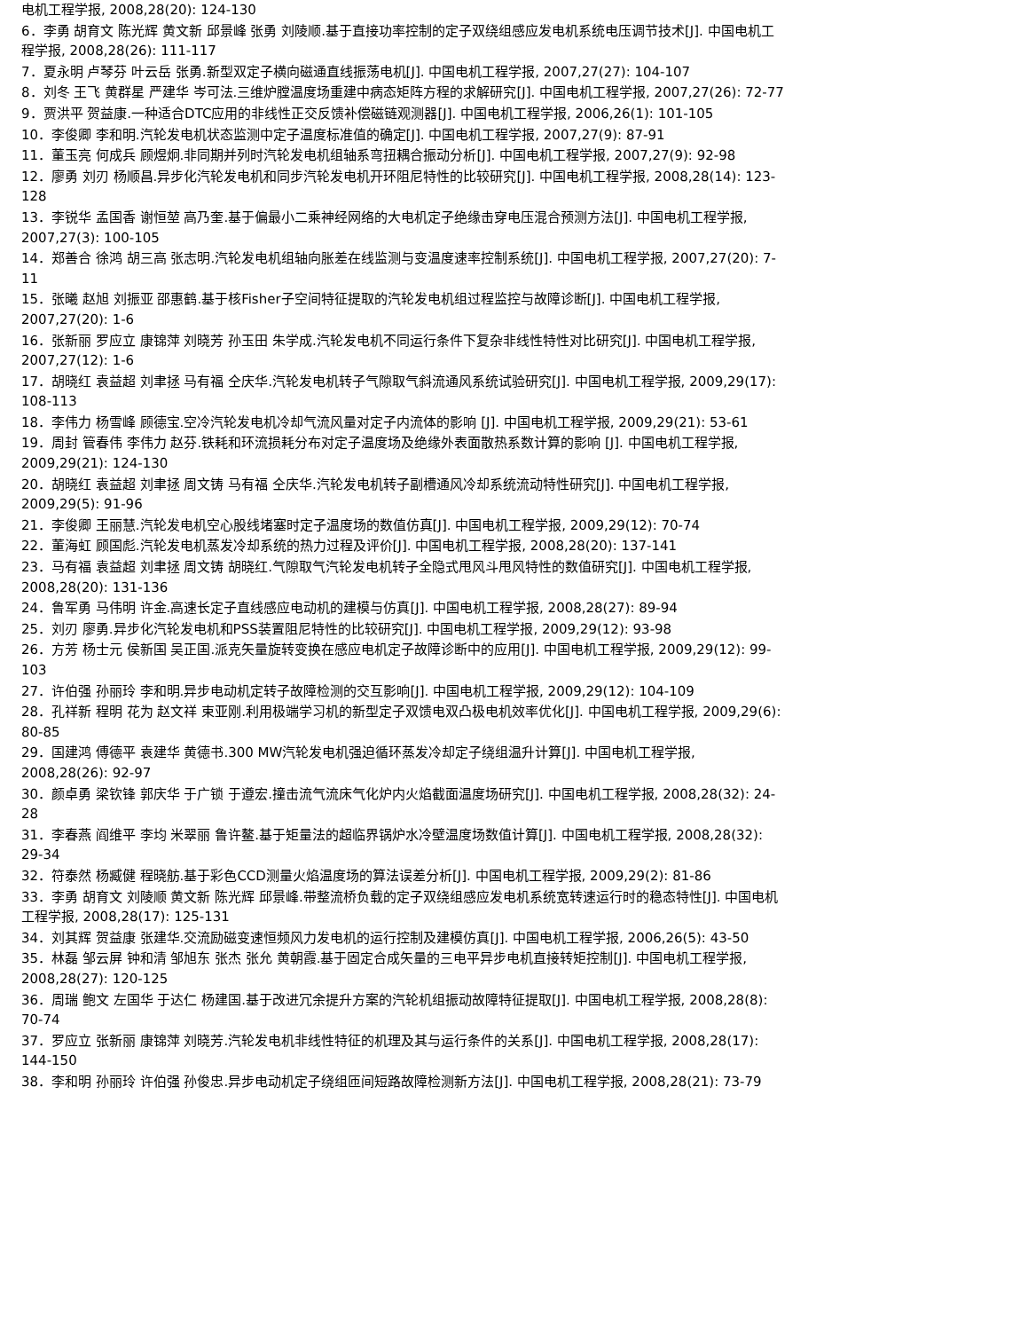电机工程学报, 2008,28(20): 124-130
6．李勇 胡育文 陈光辉 黄文新 邱景峰 张勇 刘陵顺.基于直接功率控制的定子双绕组感应发电机系统电压调节技术[J]. 中国电机工程学报, 2008,28(26): 111-117
7．夏永明 卢琴芬 叶云岳 张勇.新型双定子横向磁通直线振荡电机[J]. 中国电机工程学报, 2007,27(27): 104-107
8．刘冬 王飞 黄群星 严建华 岑可法.三维炉膛温度场重建中病态矩阵方程的求解研究[J]. 中国电机工程学报, 2007,27(26): 72-77
9．贾洪平 贺益康.一种适合DTC应用的非线性正交反馈补偿磁链观测器[J]. 中国电机工程学报, 2006,26(1): 101-105
10．李俊卿 李和明.汽轮发电机状态监测中定子温度标准值的确定[J]. 中国电机工程学报, 2007,27(9): 87-91
11．董玉亮 何成兵 顾煜炯.非同期并列时汽轮发电机组轴系弯扭耦合振动分析[J]. 中国电机工程学报, 2007,27(9): 92-98
12．廖勇 刘刃 杨顺昌.异步化汽轮发电机和同步汽轮发电机开环阻尼特性的比较研究[J]. 中国电机工程学报, 2008,28(14): 123-128
13．李锐华 孟国香 谢恒堃 高乃奎.基于偏最小二乘神经网络的大电机定子绝缘击穿电压混合预测方法[J]. 中国电机工程学报, 2007,27(3): 100-105
14．郑善合 徐鸿 胡三高 张志明.汽轮发电机组轴向胀差在线监测与变温度速率控制系统[J]. 中国电机工程学报, 2007,27(20): 7-11
15．张曦 赵旭 刘振亚 邵惠鹤.基于核Fisher子空间特征提取的汽轮发电机组过程监控与故障诊断[J]. 中国电机工程学报, 2007,27(20): 1-6
16．张新丽 罗应立 康锦萍 刘晓芳 孙玉田 朱学成.汽轮发电机不同运行条件下复杂非线性特性对比研究[J]. 中国电机工程学报, 2007,27(12): 1-6
17．胡晓红 袁益超 刘聿拯 马有福 仝庆华.汽轮发电机转子气隙取气斜流通风系统试验研究[J]. 中国电机工程学报, 2009,29(17): 108-113
18．李伟力 杨雪峰 顾德宝.空冷汽轮发电机冷却气流风量对定子内流体的影响 [J]. 中国电机工程学报, 2009,29(21): 53-61
19．周封 管春伟 李伟力 赵芬.铁耗和环流损耗分布对定子温度场及绝缘外表面散热系数计算的影响 [J]. 中国电机工程学报, 2009,29(21): 124-130
20．胡晓红 袁益超 刘聿拯 周文铸 马有福 仝庆华.汽轮发电机转子副槽通风冷却系统流动特性研究[J]. 中国电机工程学报, 2009,29(5): 91-96
21．李俊卿 王丽慧.汽轮发电机空心股线堵塞时定子温度场的数值仿真[J]. 中国电机工程学报, 2009,29(12): 70-74
22．董海虹 顾国彪.汽轮发电机蒸发冷却系统的热力过程及评价[J]. 中国电机工程学报, 2008,28(20): 137-141
23．马有福 袁益超 刘聿拯 周文铸 胡晓红.气隙取气汽轮发电机转子全隐式甩风斗甩风特性的数值研究[J]. 中国电机工程学报, 2008,28(20): 131-136
24．鲁军勇 马伟明 许金.高速长定子直线感应电动机的建模与仿真[J]. 中国电机工程学报, 2008,28(27): 89-94
25．刘刃 廖勇.异步化汽轮发电机和PSS装置阻尼特性的比较研究[J]. 中国电机工程学报, 2009,29(12): 93-98
26．方芳 杨士元 侯新国 吴正国.派克矢量旋转变换在感应电机定子故障诊断中的应用[J]. 中国电机工程学报, 2009,29(12): 99-103
27．许伯强 孙丽玲 李和明.异步电动机定转子故障检测的交互影响[J]. 中国电机工程学报, 2009,29(12): 104-109
28．孔祥新 程明 花为 赵文祥 束亚刚.利用极端学习机的新型定子双馈电双凸极电机效率优化[J]. 中国电机工程学报, 2009,29(6): 80-85
29．国建鸿 傅德平 袁建华 黄德书.300 MW汽轮发电机强迫循环蒸发冷却定子绕组温升计算[J]. 中国电机工程学报, 2008,28(26): 92-97
30．颜卓勇 梁钦锋 郭庆华 于广锁 于遵宏.撞击流气流床气化炉内火焰截面温度场研究[J]. 中国电机工程学报, 2008,28(32): 24-28
31．李春燕 阎维平 李均 米翠丽 鲁许鳌.基于矩量法的超临界锅炉水冷壁温度场数值计算[J]. 中国电机工程学报, 2008,28(32): 29-34
32．符泰然 杨臧健 程晓舫.基于彩色CCD测量火焰温度场的算法误差分析[J]. 中国电机工程学报, 2009,29(2): 81-86
33．李勇 胡育文 刘陵顺 黄文新 陈光辉 邱景峰.带整流桥负载的定子双绕组感应发电机系统宽转速运行时的稳态特性[J]. 中国电机工程学报, 2008,28(17): 125-131
34．刘其辉 贺益康 张建华.交流励磁变速恒频风力发电机的运行控制及建模仿真[J]. 中国电机工程学报, 2006,26(5): 43-50
35．林磊 邹云屏 钟和清 邹旭东 张杰 张允 黄朝霞.基于固定合成矢量的三电平异步电机直接转矩控制[J]. 中国电机工程学报, 2008,28(27): 120-125
36．周瑞 鲍文 左国华 于达仁 杨建国.基于改进冗余提升方案的汽轮机组振动故障特征提取[J]. 中国电机工程学报, 2008,28(8): 70-74
37．罗应立 张新丽 康锦萍 刘晓芳.汽轮发电机非线性特征的机理及其与运行条件的关系[J]. 中国电机工程学报, 2008,28(17): 144-150
38．李和明 孙丽玲 许伯强 孙俊忠.异步电动机定子绕组匝间短路故障检测新方法[J]. 中国电机工程学报, 2008,28(21): 73-79